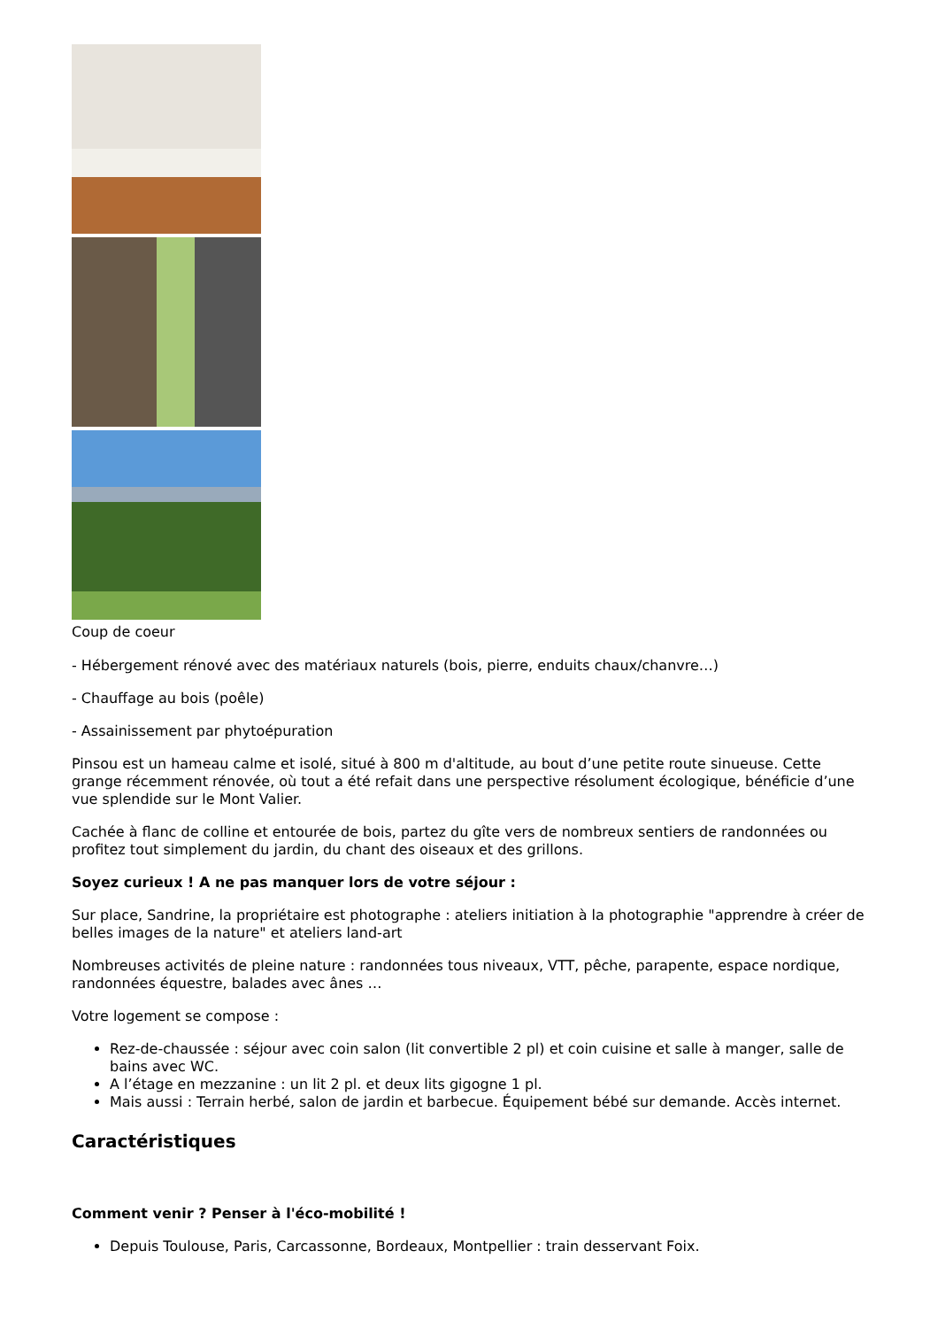Coup de coeur
- Hébergement rénové avec des matériaux naturels (bois, pierre, enduits chaux/chanvre…)
- Chauffage au bois (poêle)
- Assainissement par phytoépuration
Pinsou est un hameau calme et isolé, situé à 800 m d'altitude, au bout d’une petite route sinueuse. Cette grange récemment rénovée, où tout a été refait dans une perspective résolument écologique, bénéficie d’une vue splendide sur le Mont Valier.
Cachée à flanc de colline et entourée de bois, partez du gîte vers de nombreux sentiers de randonnées ou profitez tout simplement du jardin, du chant des oiseaux et des grillons.
Soyez curieux ! A ne pas manquer lors de votre séjour :
Sur place, Sandrine, la propriétaire est photographe : ateliers initiation à la photographie "apprendre à créer de belles images de la nature" et ateliers land-art
Nombreuses activités de pleine nature : randonnées tous niveaux, VTT, pêche, parapente, espace nordique, randonnées équestre, balades avec ânes …
Votre logement se compose :
Rez-de-chaussée : séjour avec coin salon (lit convertible 2 pl) et coin cuisine et salle à manger, salle de bains avec WC.
A l’étage en mezzanine : un lit 2 pl. et deux lits gigogne 1 pl.
Mais aussi : Terrain herbé, salon de jardin et barbecue. Équipement bébé sur demande. Accès internet.
Caractéristiques
Comment venir ? Penser à l'éco-mobilité !
Depuis Toulouse, Paris, Carcassonne, Bordeaux, Montpellier : train desservant Foix.